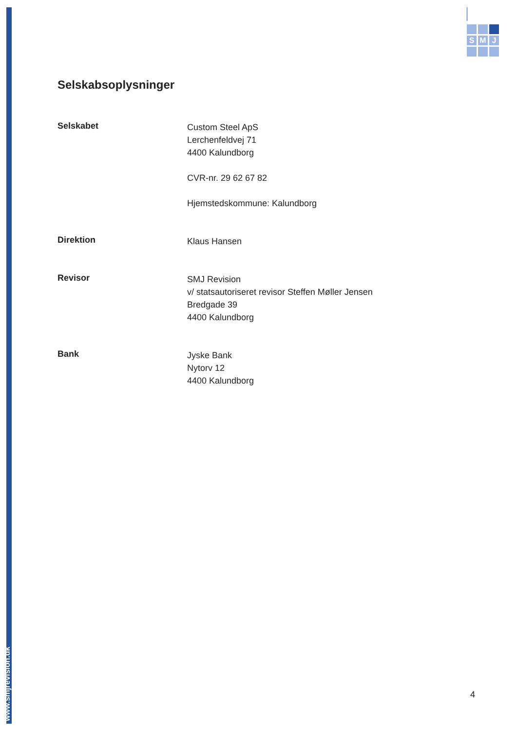www.smjrevision.dk
S
M
J
Selskabsoplysninger
Selskabet
Custom Steel ApS
Lerchenfeldvej 71
4400 Kalundborg
CVR-nr. 29 62 67 82
Hjemstedskommune: Kalundborg
Direktion
Klaus Hansen
Revisor
SMJ Revision
v/ statsautoriseret revisor Steffen Møller Jensen
Bredgade 39
4400 Kalundborg
Bank
Jyske Bank
Nytorv 12
4400 Kalundborg
4